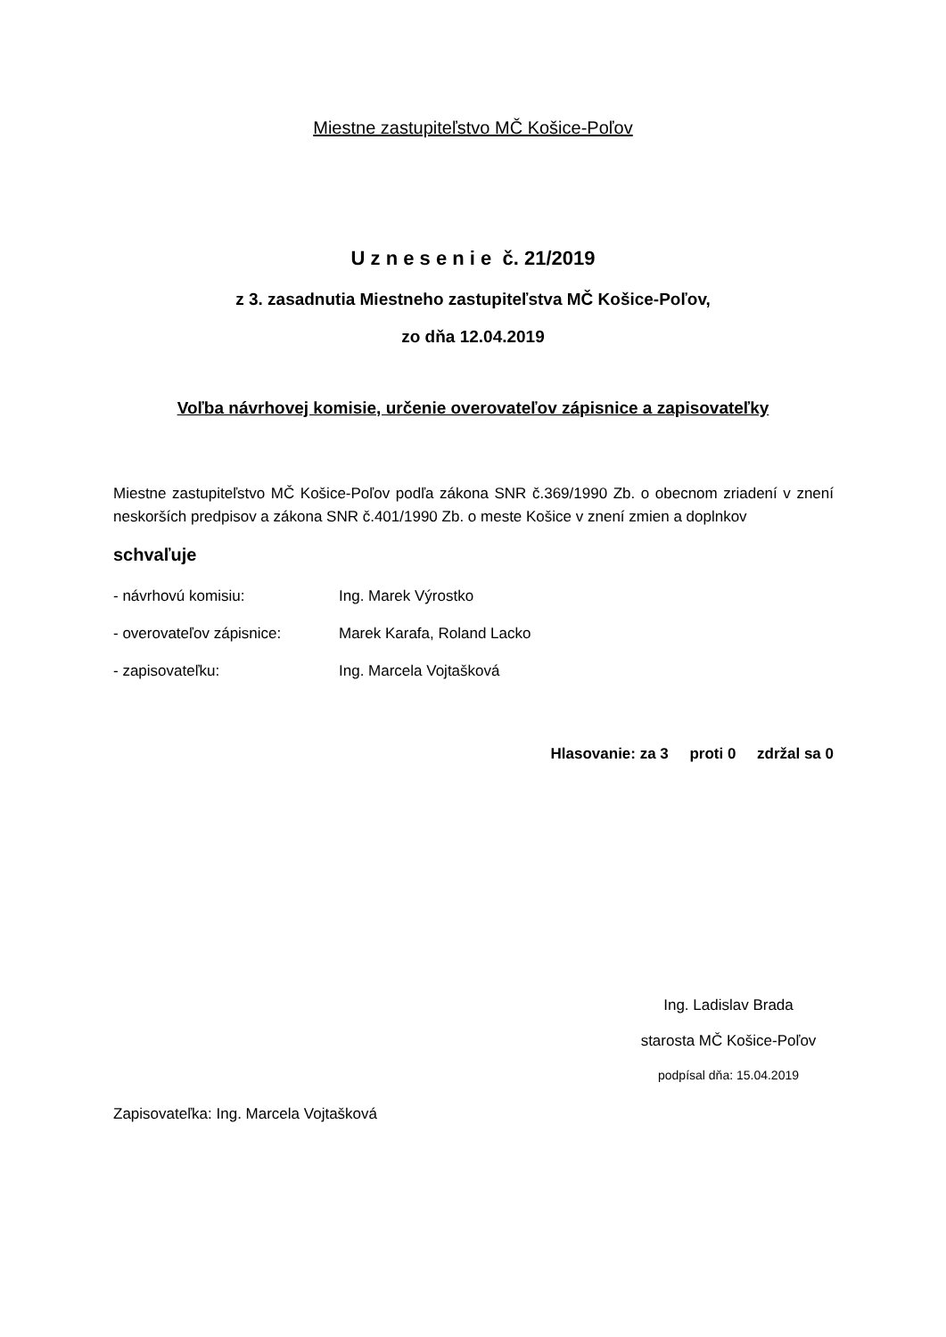Miestne zastupiteľstvo MČ Košice-Poľov
U z n e s e n i e č. 21/2019
z 3. zasadnutia Miestneho zastupiteľstva MČ Košice-Poľov,
zo dňa 12.04.2019
Voľba návrhovej komisie, určenie overovateľov zápisnice a zapisovateľky
Miestne zastupiteľstvo MČ Košice-Poľov podľa zákona SNR č.369/1990 Zb. o obecnom zriadení v znení neskorších predpisov a zákona SNR č.401/1990 Zb. o meste Košice v znení zmien a doplnkov
schvaľuje
- návrhovú komisiu: Ing. Marek Výrostko
- overovateľov zápisnice: Marek Karafa, Roland Lacko
- zapisovateľku: Ing. Marcela Vojtašková
Hlasovanie: za 3 proti 0 zdržal sa 0
Ing. Ladislav Brada
starosta MČ Košice-Poľov
podpísal dňa: 15.04.2019
Zapisovateľka: Ing. Marcela Vojtašková